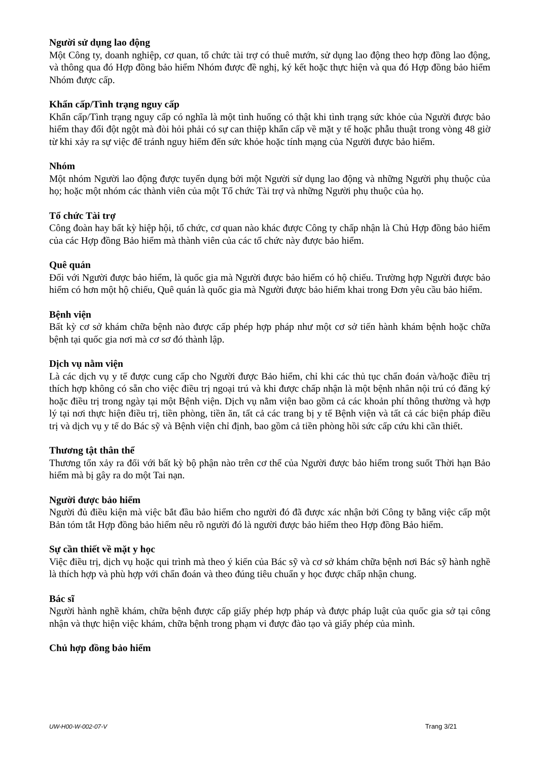Người sử dụng lao động
Một Công ty, doanh nghiệp, cơ quan, tổ chức tài trợ có thuê mướn, sử dụng lao động theo hợp đồng lao động, và thông qua đó Hợp đồng bảo hiểm Nhóm được đề nghị, ký kết hoặc thực hiện và qua đó Hợp đồng bảo hiểm Nhóm được cấp.
Khẩn cấp/Tình trạng nguy cấp
Khẩn cấp/Tình trạng nguy cấp có nghĩa là một tình huống có thật khi tình trạng sức khỏe của Người được bảo hiểm thay đổi đột ngột mà đòi hỏi phải có sự can thiệp khẩn cấp về mặt y tế hoặc phẫu thuật trong vòng 48 giờ từ khi xảy ra sự việc để tránh nguy hiểm đến sức khỏe hoặc tính mạng của Người được bảo hiểm.
Nhóm
Một nhóm Người lao động được tuyển dụng bởi một Người sử dụng lao động và những Người phụ thuộc của họ; hoặc một nhóm các thành viên của một Tổ chức Tài trợ và những Người phụ thuộc của họ.
Tổ chức Tài trợ
Công đoàn hay bất kỳ hiệp hội, tổ chức, cơ quan nào khác được Công ty chấp nhận là Chủ Hợp đồng bảo hiểm của các Hợp đồng Bảo hiểm mà thành viên của các tổ chức này được bảo hiểm.
Quê quán
Đối với Người được bảo hiểm, là quốc gia mà Người được bảo hiểm có hộ chiếu. Trường hợp Người được bảo hiểm có hơn một hộ chiếu, Quê quán là quốc gia mà Người được bảo hiểm khai trong Đơn yêu cầu bảo hiểm.
Bệnh viện
Bất kỳ cơ sở khám chữa bệnh nào được cấp phép hợp pháp như một cơ sở tiến hành khám bệnh hoặc chữa bệnh tại quốc gia nơi mà cơ sơ đó thành lập.
Dịch vụ nằm viện
Là các dịch vụ y tế được cung cấp cho Người được Bảo hiểm, chỉ khi các thủ tục chẩn đoán và/hoặc điều trị thích hợp không có sẵn cho việc điều trị ngoại trú và khi được chấp nhận là một bệnh nhân nội trú có đăng ký hoặc điều trị trong ngày tại một Bệnh viện. Dịch vụ nằm viện bao gồm cả các khoản phí thông thường và hợp lý tại nơi thực hiện điều trị, tiền phòng, tiền ăn, tất cả các trang bị y tế Bệnh viện và tất cả các biện pháp điều trị và dịch vụ y tế do Bác sỹ và Bệnh viện chỉ định, bao gồm cả tiền phòng hồi sức cấp cứu khi cần thiết.
Thương tật thân thể
Thương tổn xảy ra đối với bất kỳ bộ phận nào trên cơ thể của Người được bảo hiểm trong suốt Thời hạn Bảo hiểm mà bị gây ra do một Tai nạn.
Người được bảo hiểm
Người đủ điều kiện mà việc bắt đầu bảo hiểm cho người đó đã được xác nhận bởi Công ty bằng việc cấp một Bản tóm tắt Hợp đồng bảo hiểm nêu rõ người đó là người được bảo hiểm theo Hợp đồng Bảo hiểm.
Sự cần thiết về mặt y học
Việc điều trị, dịch vụ hoặc qui trình mà theo ý kiến của Bác sỹ và cơ sở khám chữa bệnh nơi Bác sỹ hành nghề là thích hợp và phù hợp với chẩn đoán và theo đúng tiêu chuẩn y học được chấp nhận chung.
Bác sĩ
Người hành nghề khám, chữa bệnh được cấp giấy phép hợp pháp và được pháp luật của quốc gia sở tại công nhận và thực hiện việc khám, chữa bệnh trong phạm vi được đào tạo và giấy phép của mình.
Chủ hợp đồng bảo hiểm
UW-H00-W-002-07-V Trang 3/21